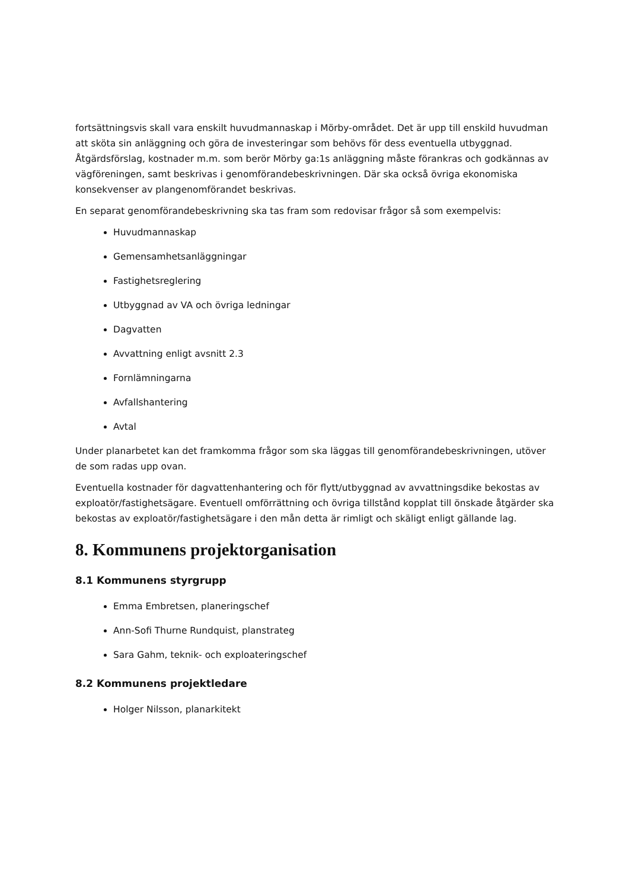fortsättningsvis skall vara enskilt huvudmannaskap i Mörby-området. Det är upp till enskild huvudman att sköta sin anläggning och göra de investeringar som behövs för dess eventuella utbyggnad. Åtgärdsförslag, kostnader m.m. som berör Mörby ga:1s anläggning måste förankras och godkännas av vägföreningen, samt beskrivas i genomförandebeskrivningen. Där ska också övriga ekonomiska konsekvenser av plangenomförandet beskrivas.
En separat genomförandebeskrivning ska tas fram som redovisar frågor så som exempelvis:
Huvudmannaskap
Gemensamhetsanläggningar
Fastighetsreglering
Utbyggnad av VA och övriga ledningar
Dagvatten
Avvattning enligt avsnitt 2.3
Fornlämningarna
Avfallshantering
Avtal
Under planarbetet kan det framkomma frågor som ska läggas till genomförandebeskrivningen, utöver de som radas upp ovan.
Eventuella kostnader för dagvattenhantering och för flytt/utbyggnad av avvattningsdike bekostas av exploatör/fastighetsägare. Eventuell omförrättning och övriga tillstånd kopplat till önskade åtgärder ska bekostas av exploatör/fastighetsägare i den mån detta är rimligt och skäligt enligt gällande lag.
8. Kommunens projektorganisation
8.1 Kommunens styrgrupp
Emma Embretsen, planeringschef
Ann-Sofi Thurne Rundquist, planstrateg
Sara Gahm, teknik- och exploateringschef
8.2 Kommunens projektledare
Holger Nilsson, planarkitekt